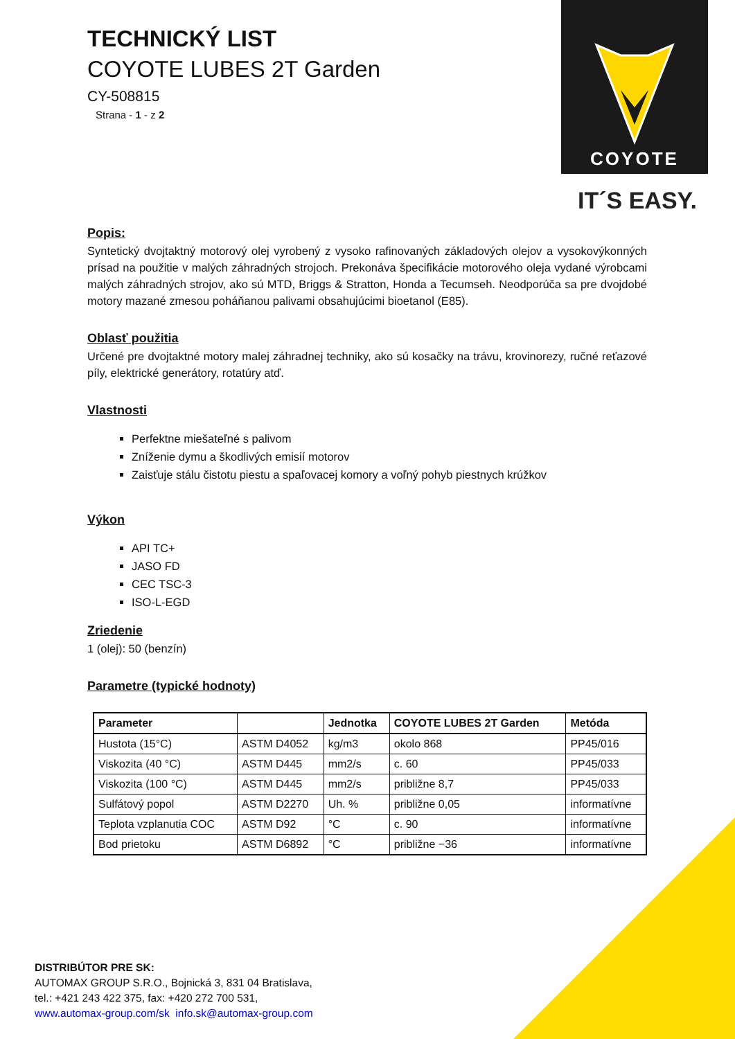COYOTE
IT´S EASY.
TECHNICKÝ LIST
COYOTE LUBES 2T Garden
CY-508815
Strana - 1 - z 2
Popis:
Syntetický dvojtaktný motorový olej vyrobený z vysoko rafinovaných základových olejov a vysokovýkonných prísad na použitie v malých záhradných strojoch. Prekonáva špecifikácie motorového oleja vydané výrobcami malých záhradných strojov, ako sú MTD, Briggs & Stratton, Honda a Tecumseh. Neodporúča sa pre dvojdobé motory mazané zmesou poháňanou palivami obsahujúcimi bioetanol (E85).
Oblasť použitia
Určené pre dvojtaktné motory malej záhradnej techniky, ako sú kosačky na trávu, krovinorezy, ručné reťazové píly, elektrické generátory, rotatúry atď.
Vlastnosti
Perfektne miešateľné s palivom
Zníženie dymu a škodlivých emisií motorov
Zaisťuje stálu čistotu piestu a spaľovacej komory a voľný pohyb piestnych krúžkov
Výkon
API TC+
JASO FD
CEC TSC-3
ISO-L-EGD
Zriedenie
1 (olej): 50 (benzín)
Parametre (typické hodnoty)
| Parameter | | Jednotka | COYOTE LUBES 2T Garden | Metóda |
| --- | --- | --- | --- | --- |
| Hustota (15°C) | ASTM D4052 | kg/m3 | okolo 868 | PP45/016 |
| Viskozita (40 °C) | ASTM D445 | mm2/s | c. 60 | PP45/033 |
| Viskozita (100 °C) | ASTM D445 | mm2/s | približne 8,7 | PP45/033 |
| Sulfátový popol | ASTM D2270 | Uh. % | približne 0,05 | informatívne |
| Teplota vzplanutia COC | ASTM D92 | °C | c. 90 | informatívne |
| Bod prietoku | ASTM D6892 | °C | približne −36 | informatívne |
DISTRIBÚTOR PRE SK:
AUTOMAX GROUP S.R.O., Bojnická 3, 831 04 Bratislava,
tel.: +421 243 422 375, fax: +420 272 700 531,
www.automax-group.com/sk info.sk@automax-group.com